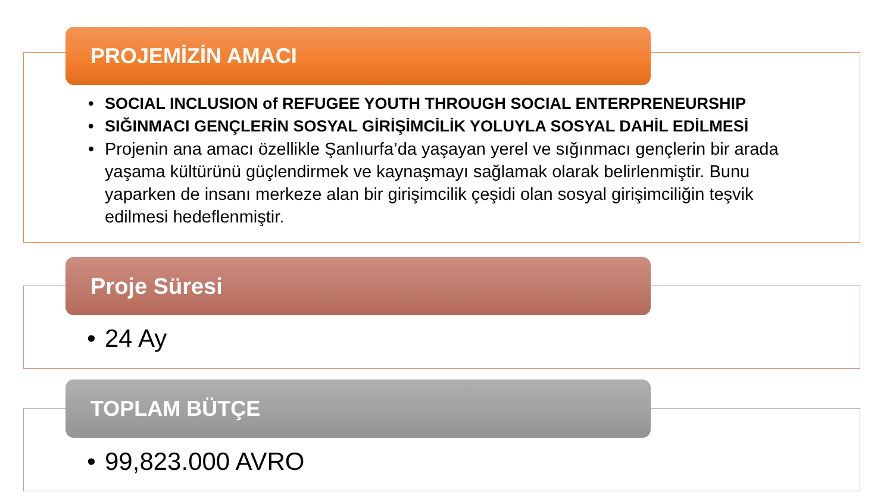PROJEMİZİN AMACI
• SOCIAL INCLUSION of REFUGEE YOUTH THROUGH SOCIAL ENTERPRENEURSHIP
• SIĞINMACI GENÇLERİN SOSYAL GİRİŞİMCİLİK YOLUYLA SOSYAL DAHİL EDİLMESİ
• Projenin ana amacı özellikle Şanlıurfa’da yaşayan yerel ve sığınmacı gençlerin bir arada yaşama kültürünü güçlendirmek ve kaynaşmayı sağlamak olarak belirlenmiştir. Bunu yaparken de insanı merkeze alan bir girişimcilik çeşidi olan sosyal girişimciliğin teşvik edilmesi hedeflenmiştir.
Proje Süresi
• 24 Ay
TOPLAM BÜTÇE
• 99,823.000 AVRO